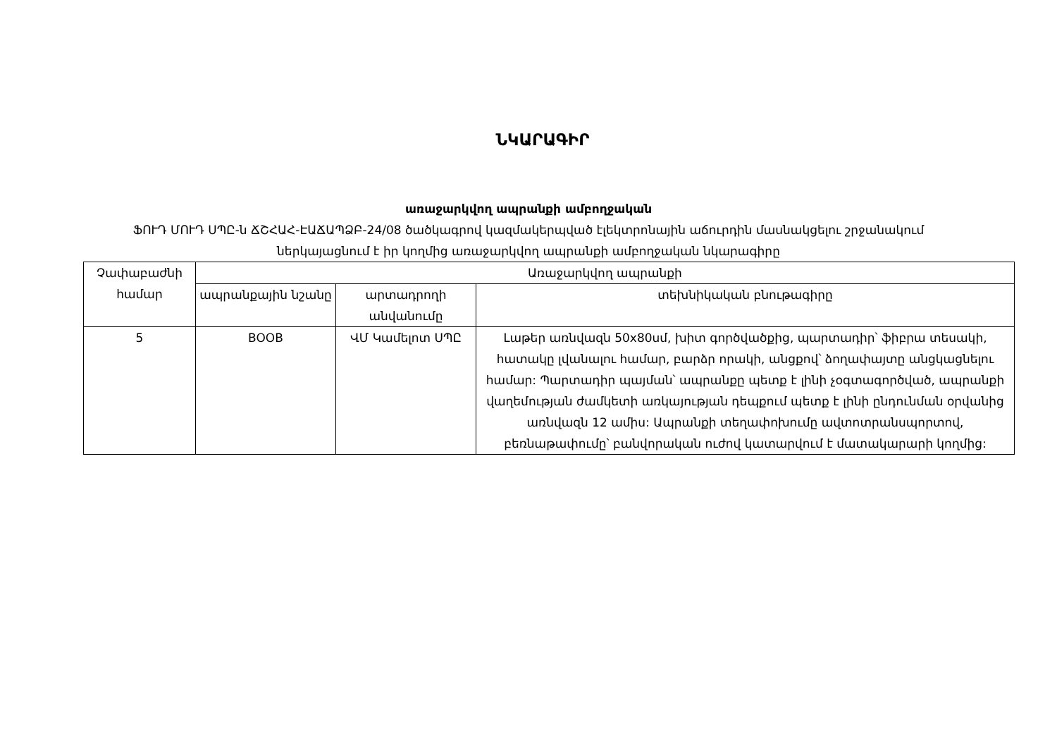ՆԿԱՐԱԳԻՐ
առաջարկվող ապրանքի ամբողջական
ՖՈՒԴ ՄՈՒԴ ՍՊԸ-ն ՃՇՀԱՀ-ԷԱՃԱՊՁԲ-24/08 ծածկագրով կազմակերպված էլեկտրոնային աճուրդին մասնակցելու շրջանակում
ներկայացնում է իր կողմից առաջարկվող ապրանքի ամբողջական նկարագիրը
| Չափաբաժնի համար | Առաջարկվող ապրանքի | | |
| --- | --- | --- | --- |
| | ապրանքային նշանը | արտադրողի անվանումը | տեխնիկական բնութագիրը |
| 5 | BOOB | ՎՄ Կամելոտ ՍՊԸ | Լաթեր առնվազն 50x80սմ, խիտ գործվածքից, պարտադիր՝ ֆիբրա տեսակի, հատակը լվանալու համար, բարձր որակի, անցքով՝ ձողափայտը անցկացնելու համար: Պարտադիր պայման՝ ապրանքը պետք է լինի չօգտագործված, ապրանքի վաղեմության ժամկետի առկայության դեպքում պետք է լինի ընդունման օրվանից առնվազն 12 ամիս: Ապրանքի տեղափոխումը ավտոտրանսպորտով, բեռնաթափումը՝ բանվորական ուժով կատարվում է մատակարարի կողմից: |